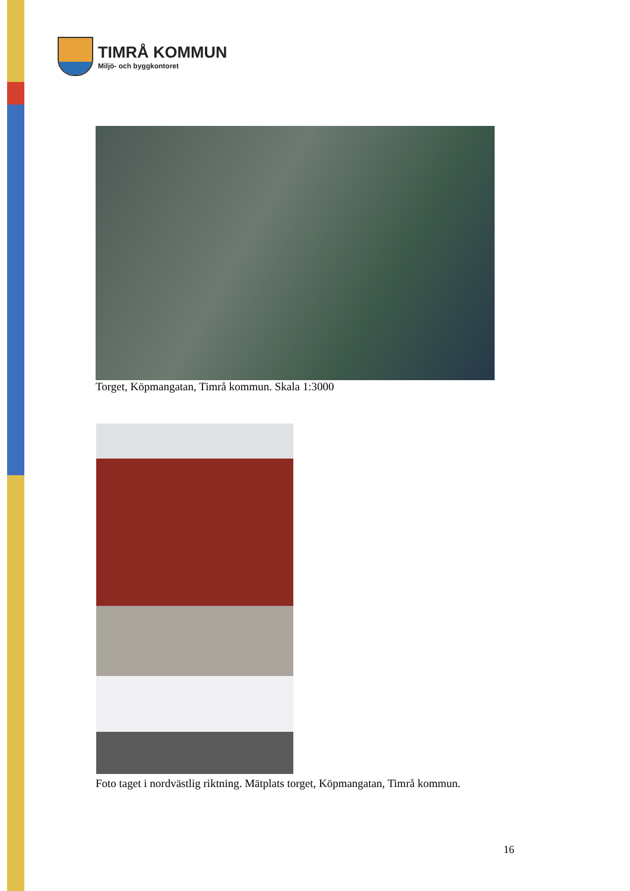TIMRÅ KOMMUN
Miljö- och byggkontoret
Torget, Köpmangatan, Timrå kommun. Skala 1:3000
Foto taget i nordvästlig riktning. Mätplats torget, Köpmangatan, Timrå kommun.
16